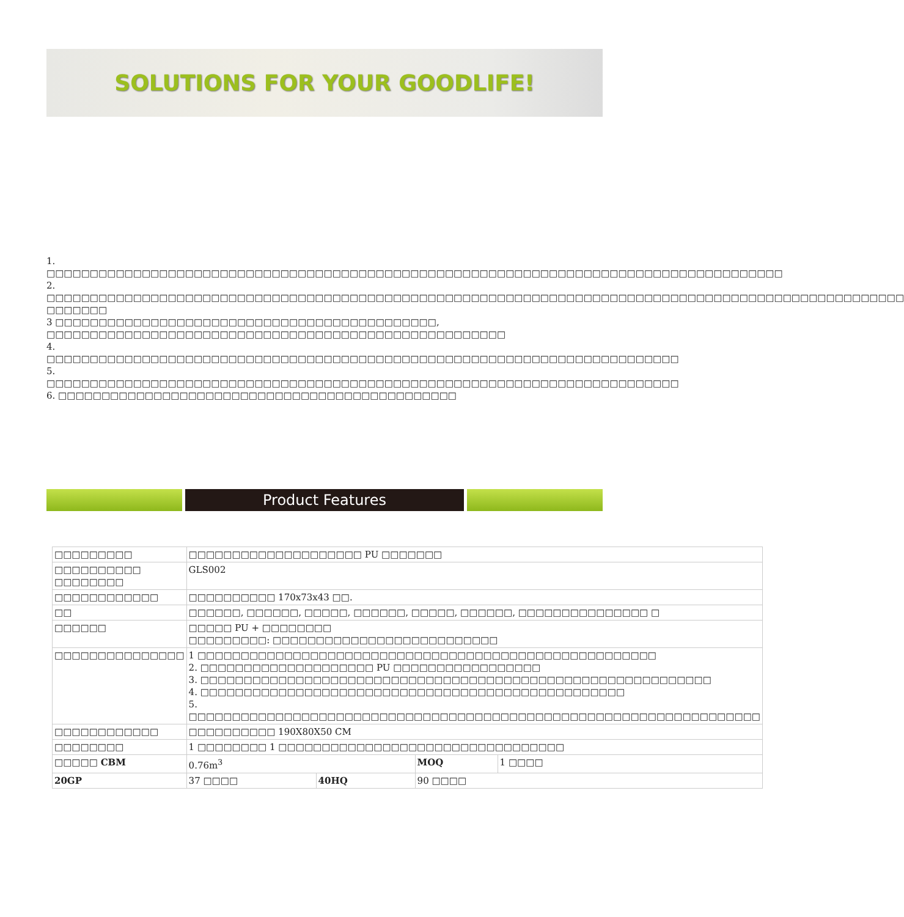SOLUTIONS FOR YOUR GOODLIFE!
1. □□□□□□□□□□□□□□□□□□□□□□□□□□□□□□□□□□□□□□□□□□□□□□□□□□□□□□□□□□□□□□□□□□□□□□□□□□□□□□□□□□□□□
2.
□□□□□□□□□□□□□□□□□□□□□□□□□□□□□□□□□□□□□□□□□□□□□□□□□□□□□□□□□□□□□□□□□□□□□□□□□□□□□□□□□□□□□□□□□□□□□□□□□□□
□□□□□□□
3 □□□□□□□□□□□□□□□□□□□□□□□□□□□□□□□□□□□□□□□□□□□□,
□□□□□□□□□□□□□□□□□□□□□□□□□□□□□□□□□□□□□□□□□□□□□□□□□□□□□
4. □□□□□□□□□□□□□□□□□□□□□□□□□□□□□□□□□□□□□□□□□□□□□□□□□□□□□□□□□□□□□□□□□□□□□□□□□
5. □□□□□□□□□□□□□□□□□□□□□□□□□□□□□□□□□□□□□□□□□□□□□□□□□□□□□□□□□□□□□□□□□□□□□□□□□
6. □□□□□□□□□□□□□□□□□□□□□□□□□□□□□□□□□□□□□□□□□□□□□□
Product Features
| □□□□□□□□□ | □□□□□□□□□□□□□□□□□□□□ PU □□□□□□□ | | | |
| □□□□□□□□□□ □□□□□□□□ | GLS002 | | | |
| □□□□□□□□□□□□ | □□□□□□□□□□ 170x73x43 □□. | | | |
| □□ | □□□□□□, □□□□□□, □□□□□, □□□□□□, □□□□□, □□□□□□, □□□□□□□□□□□□□□□ □ | | | |
| □□□□□□ | □□□□□ PU + □□□□□□□□ □□□□□□□□□: □□□□□□□□□□□□□□□□□□□□□□□□□□ | | | |
| □□□□□□□□□□□□□□□ | 1 □□□□□□□□□□□□□□□□□□□□□□□□□□□□□□□□□□□□□□□□□□□□□□□□□□□□□ 2. □□□□□□□□□□□□□□□□□□□□ PU □□□□□□□□□□□□□□□□□ 3. □□□□□□□□□□□□□□□□□□□□□□□□□□□□□□□□□□□□□□□□□□□□□□□□□□□□□□□□□□□ 4. □□□□□□□□□□□□□□□□□□□□□□□□□□□□□□□□□□□□□□□□□□□□□□□□□ 5. □□□□□□□□□□□□□□□□□□□□□□□□□□□□□□□□□□□□□□□□□□□□□□□□□□□□□□□□□□□□□□□□□□ | | | |
| □□□□□□□□□□□□ | □□□□□□□□□□ 190X80X50 CM | | | |
| □□□□□□□□ | 1 □□□□□□□□ 1 □□□□□□□□□□□□□□□□□□□□□□□□□□□□□□□□□ | | | |
| □□□□□ CBM | 0.76m<sup>3</sup> | | MOQ | 1 □□□□ |
| 20GP | 37 □□□□ | 40HQ | 90 □□□□ | |